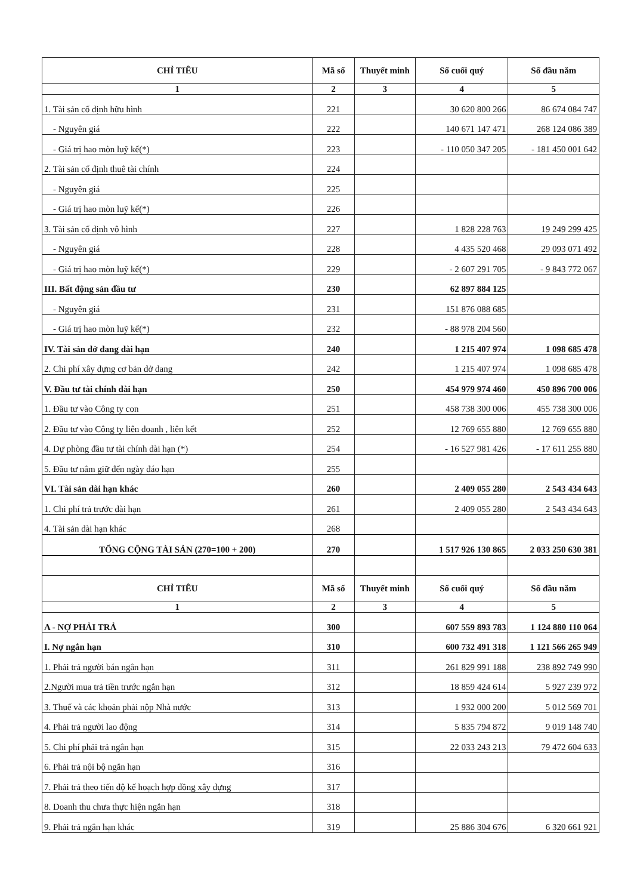| CHỈ TIÊU | Mã số | Thuyết minh | Số cuối quý | Số đầu năm |
| --- | --- | --- | --- | --- |
| 1 | 2 | 3 | 4 | 5 |
| 1. Tài sản cố định hữu hình | 221 | | 30 620 800 266 | 86 674 084 747 |
| - Nguyên giá | 222 | | 140 671 147 471 | 268 124 086 389 |
| - Giá trị hao mòn luỹ kế(*) | 223 | | - 110 050 347 205 | - 181 450 001 642 |
| 2. Tài sản cố định thuê tài chính | 224 | | | |
| - Nguyên giá | 225 | | | |
| - Giá trị hao mòn luỹ kế(*) | 226 | | | |
| 3. Tài sản cố định vô hình | 227 | | 1 828 228 763 | 19 249 299 425 |
| - Nguyên giá | 228 | | 4 435 520 468 | 29 093 071 492 |
| - Giá trị hao mòn luỹ kế(*) | 229 | | - 2 607 291 705 | - 9 843 772 067 |
| III. Bất động sản đầu tư | 230 | | 62 897 884 125 | |
| - Nguyên giá | 231 | | 151 876 088 685 | |
| - Giá trị hao mòn luỹ kế(*) | 232 | | - 88 978 204 560 | |
| IV. Tài sản dở dang dài hạn | 240 | | 1 215 407 974 | 1 098 685 478 |
| 2. Chi phí xây dựng cơ bản dở dang | 242 | | 1 215 407 974 | 1 098 685 478 |
| V. Đầu tư tài chính dài hạn | 250 | | 454 979 974 460 | 450 896 700 006 |
| 1. Đầu tư vào Công ty con | 251 | | 458 738 300 006 | 455 738 300 006 |
| 2. Đầu tư vào Công ty liên doanh , liên kết | 252 | | 12 769 655 880 | 12 769 655 880 |
| 4. Dự phòng đầu tư tài chính dài hạn (*) | 254 | | - 16 527 981 426 | - 17 611 255 880 |
| 5. Đầu tư nắm giữ đến ngày đáo hạn | 255 | | | |
| VI. Tài sản dài hạn khác | 260 | | 2 409 055 280 | 2 543 434 643 |
| 1. Chi phí trả trước dài hạn | 261 | | 2 409 055 280 | 2 543 434 643 |
| 4. Tài sản dài hạn khác | 268 | | | |
| TỔNG CỘNG TÀI SẢN (270=100 + 200) | 270 | | 1 517 926 130 865 | 2 033 250 630 381 |
| CHỈ TIÊU | Mã số | Thuyết minh | Số cuối quý | Số đầu năm |
| 1 | 2 | 3 | 4 | 5 |
| A - NỢ PHẢI TRẢ | 300 | | 607 559 893 783 | 1 124 880 110 064 |
| I. Nợ ngắn hạn | 310 | | 600 732 491 318 | 1 121 566 265 949 |
| 1. Phải trả người bán ngắn hạn | 311 | | 261 829 991 188 | 238 892 749 990 |
| 2.Người mua trả tiền trước ngắn hạn | 312 | | 18 859 424 614 | 5 927 239 972 |
| 3. Thuế và các khoản phải nộp Nhà nước | 313 | | 1 932 000 200 | 5 012 569 701 |
| 4. Phải trả người lao động | 314 | | 5 835 794 872 | 9 019 148 740 |
| 5. Chi phí phải trả ngắn hạn | 315 | | 22 033 243 213 | 79 472 604 633 |
| 6. Phải trả nội bộ ngắn hạn | 316 | | | |
| 7. Phải trả theo tiến độ kế hoạch hợp đồng xây dựng | 317 | | | |
| 8. Doanh thu chưa thực hiện ngắn hạn | 318 | | | |
| 9. Phải trả ngắn hạn khác | 319 | | 25 886 304 676 | 6 320 661 921 |